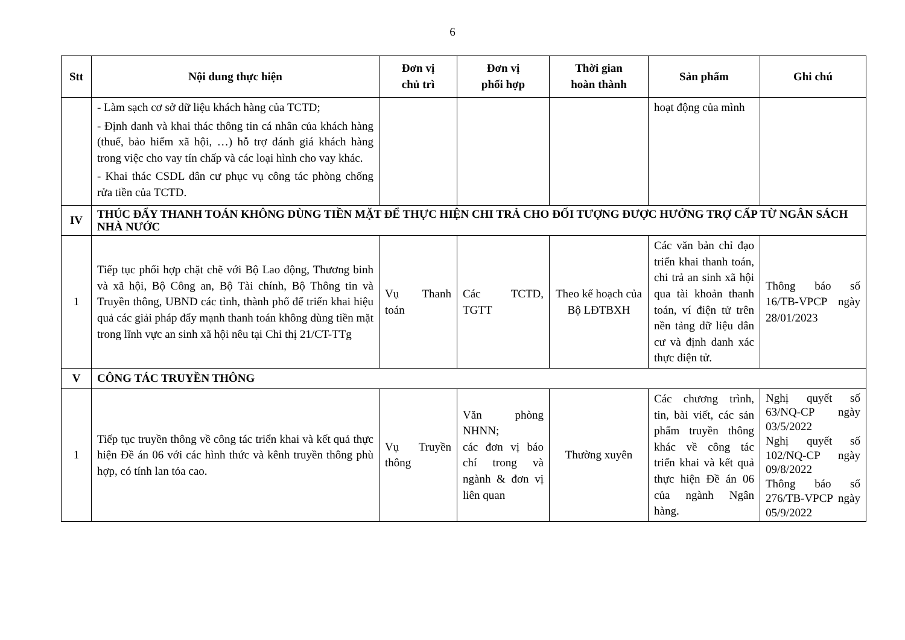6
| Stt | Nội dung thực hiện | Đơn vị chủ trì | Đơn vị phối hợp | Thời gian hoàn thành | Sản phẩm | Ghi chú |
| --- | --- | --- | --- | --- | --- | --- |
| | - Làm sạch cơ sở dữ liệu khách hàng của TCTD; - Định danh và khai thác thông tin cá nhân của khách hàng (thuế, bảo hiểm xã hội, …) hỗ trợ đánh giá khách hàng trong việc cho vay tín chấp và các loại hình cho vay khác. - Khai thác CSDL dân cư phục vụ công tác phòng chống rửa tiền của TCTD. | | | | hoạt động của mình | |
| IV | THÚC ĐẨY THANH TOÁN KHÔNG DÙNG TIỀN MẶT ĐỂ THỰC HIỆN CHI TRẢ CHO ĐỐI TƯỢNG ĐƯỢC HƯỞNG TRỢ CẤP TỪ NGÂN SÁCH NHÀ NƯỚC | | | | | |
| 1 | Tiếp tục phối hợp chặt chẽ với Bộ Lao động, Thương binh và xã hội, Bộ Công an, Bộ Tài chính, Bộ Thông tin và Truyền thông, UBND các tỉnh, thành phố để triển khai hiệu quả các giải pháp đẩy mạnh thanh toán không dùng tiền mặt trong lĩnh vực an sinh xã hội nêu tại Chỉ thị 21/CT-TTg | Vụ Thanh toán | Các TCTD, TGTT | Theo kế hoạch của Bộ LĐTBXH | Các văn bản chỉ đạo triển khai thanh toán, chi trả an sinh xã hội qua tài khoản thanh toán, ví điện tử trên nền tảng dữ liệu dân cư và định danh xác thực điện tử. | Thông báo số 16/TB-VPCP ngày 28/01/2023 |
| V | CÔNG TÁC TRUYỀN THÔNG | | | | | |
| 1 | Tiếp tục truyền thông về công tác triển khai và kết quả thực hiện Đề án 06 với các hình thức và kênh truyền thông phù hợp, có tính lan tỏa cao. | Vụ Truyền thông | Văn phòng NHNN; các đơn vị báo chí trong và ngành & đơn vị liên quan | Thường xuyên | Các chương trình, tin, bài viết, các sản phẩm truyền thông khác về công tác triển khai và kết quả thực hiện Đề án 06 của ngành Ngân hàng. | Nghị quyết số 63/NQ-CP ngày 03/5/2022 Nghị quyết số 102/NQ-CP ngày 09/8/2022 Thông báo số 276/TB-VPCP ngày 05/9/2022 |